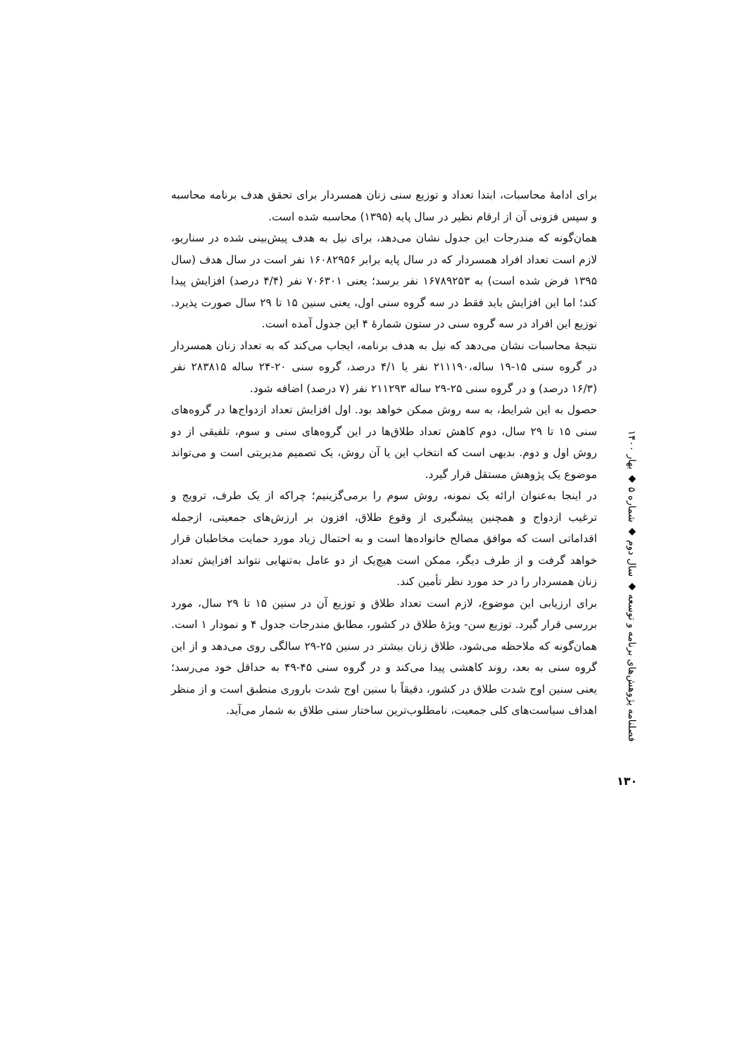برای ادامۀ محاسبات، ابتدا تعداد و توزیع سنی زنان همسردار برای تحقق هدف برنامه محاسبه و سپس فزونی آن از ارقام نظیر در سال پایه (۱۳۹۵) محاسبه شده است.
همان‌گونه که مندرجات این جدول نشان می‌دهد، برای نیل به هدف پیش‌بینی شده در سناریو، لازم است تعداد افراد همسردار که در سال پایه برابر ۱۶۰۸۲۹۵۶ نفر است در سال هدف (سال ۱۳۹۵ فرض شده است) به ۱۶۷۸۹۲۵۳ نفر برسد؛ یعنی ۷۰۶۳۰۱ نفر (۴/۴ درصد) افزایش پیدا کند؛ اما این افزایش باید فقط در سه گروه سنی اول، یعنی سنین ۱۵ تا ۲۹ سال صورت پذیرد. توزیع این افراد در سه گروه سنی در ستون شمارۀ ۴ این جدول آمده است.
نتیجۀ محاسبات نشان می‌دهد که نیل به هدف برنامه، ایجاب می‌کند که به تعداد زنان همسردار در گروه سنی ۱۵-۱۹ ساله،۲۱۱۱۹۰ نفر یا ۴/۱ درصد، گروه سنی ۲۰-۲۴ ساله ۲۸۳۸۱۵ نفر (۱۶/۳ درصد) و در گروه سنی ۲۵-۲۹ ساله ۲۱۱۲۹۳ نفر (۷ درصد) اضافه شود.
حصول به این شرایط، به سه روش ممکن خواهد بود. اول افزایش تعداد ازدواج‌ها در گروه‌های سنی ۱۵ تا ۲۹ سال، دوم کاهش تعداد طلاق‌ها در این گروه‌های سنی و سوم، تلفیقی از دو روش اول و دوم. بدیهی است که انتخاب این یا آن روش، یک تصمیم مدیریتی است و می‌تواند موضوع یک پژوهش مستقل قرار گیرد.
در اینجا به‌عنوان ارائه یک نمونه، روش سوم را برمی‌گزینیم؛ چراکه از یک طرف، ترویج و ترغیب ازدواج و همچنین پیشگیری از وقوع طلاق، افزون بر ارزش‌های جمعیتی، ازجمله اقداماتی است که موافق مصالح خانواده‌ها است و به احتمال زیاد مورد حمایت مخاطبان قرار خواهد گرفت و از طرف دیگر، ممکن است هیچ‌یک از دو عامل به‌تنهایی نتواند افزایش تعداد زنان همسردار را در حد مورد نظر تأمین کند.
برای ارزیابی این موضوع، لازم است تعداد طلاق و توزیع آن در سنین ۱۵ تا ۲۹ سال، مورد بررسی قرار گیرد. توزیع سن- ویژۀ طلاق در کشور، مطابق مندرجات جدول ۴ و نمودار ۱ است. همان‌گونه که ملاحظه می‌شود، طلاق زنان بیشتر در سنین ۲۵-۲۹ سالگی روی می‌دهد و از این گروه سنی به بعد، روند کاهشی پیدا می‌کند و در گروه سنی ۴۵-۴۹ به حداقل خود می‌رسد؛ یعنی سنین اوج شدت طلاق در کشور، دقیقاً با سنین اوج شدت باروری منطبق است و از منظر اهداف سیاست‌های کلی جمعیت، نامطلوب‌ترین ساختار سنی طلاق به شمار می‌آید.
فصلنامه پژوهش‌های برنامه و توسعه ◆ سال دوم ◆ شماره ۵ ◆ بهار ۱۴۰۰
۱۳۰